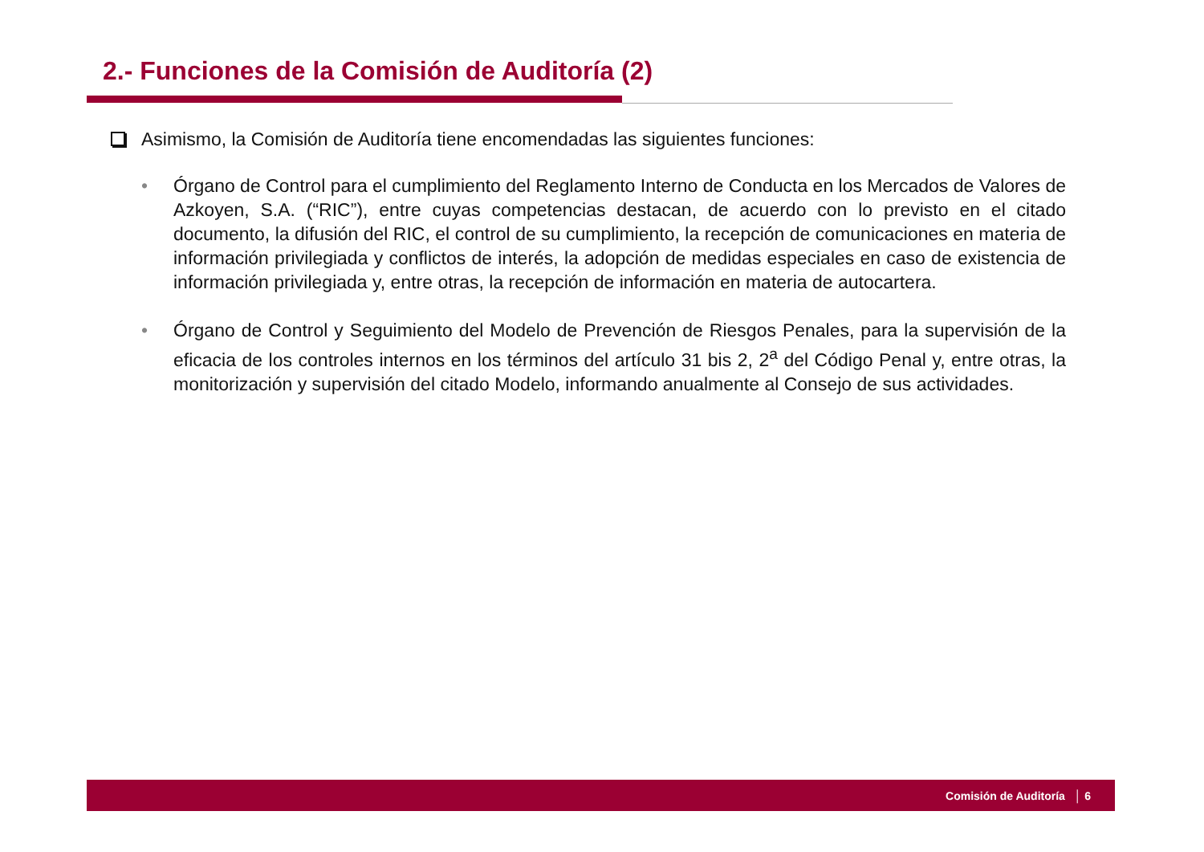2.- Funciones de la Comisión de Auditoría (2)
Asimismo, la Comisión de Auditoría tiene encomendadas las siguientes funciones:
• Órgano de Control para el cumplimiento del Reglamento Interno de Conducta en los Mercados de Valores de Azkoyen, S.A. (“RIC”), entre cuyas competencias destacan, de acuerdo con lo previsto en el citado documento, la difusión del RIC, el control de su cumplimiento, la recepción de comunicaciones en materia de información privilegiada y conflictos de interés, la adopción de medidas especiales en caso de existencia de información privilegiada y, entre otras, la recepción de información en materia de autocartera.
• Órgano de Control y Seguimiento del Modelo de Prevención de Riesgos Penales, para la supervisión de la eficacia de los controles internos en los términos del artículo 31 bis 2, 2<sup>a</sup> del Código Penal y, entre otras, la monitorización y supervisión del citado Modelo, informando anualmente al Consejo de sus actividades.
Comisión de Auditoría │ 6